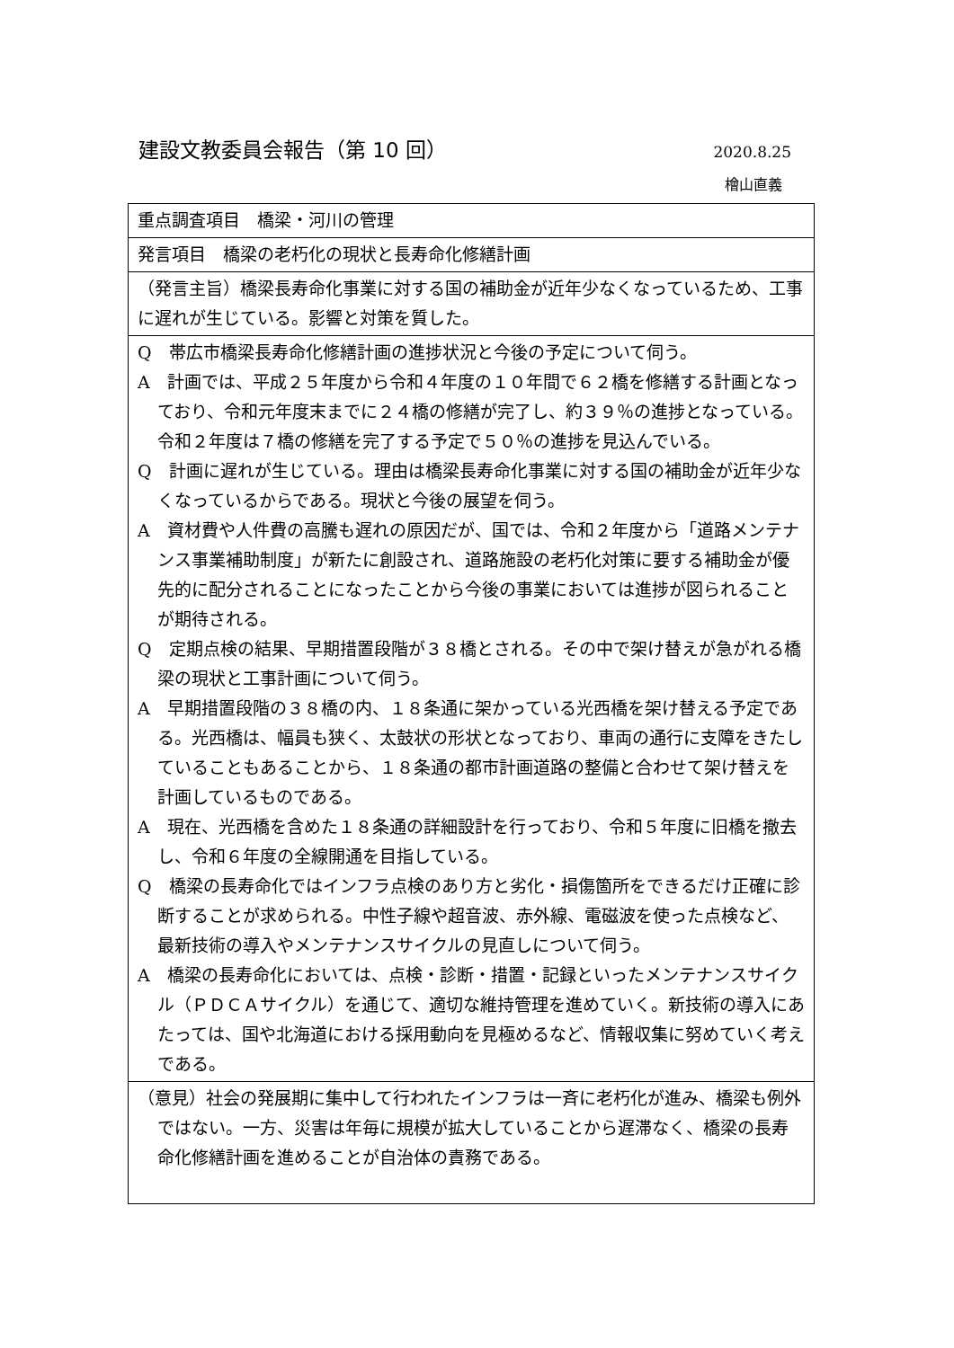建設文教委員会報告（第 10 回）
2020.8.25
檜山直義
| 重点調査項目 橋梁・河川の管理 |
| 発言項目 橋梁の老朽化の現状と長寿命化修繕計画 |
| （発言主旨） 橋梁長寿命化事業に対する国の補助金が近年少なくなっているため、工事に遅れが生じている。影響と対策を質した。 |
| Q 帯広市橋梁長寿命化修繕計画の進捗状況と今後の予定について伺う。 A 計画では、平成２５年度から令和４年度の１０年間で６２橋を修繕する計画となっており、令和元年度末までに２４橋の修繕が完了し、約３９％の進捗となっている。令和２年度は７橋の修繕を完了する予定で５０％の進捗を見込んでいる。 Q 計画に遅れが生じている。理由は橋梁長寿命化事業に対する国の補助金が近年少なくなっているからである。現状と今後の展望を伺う。 A 資材費や人件費の高騰も遅れの原因だが、国では、令和２年度から「道路メンテナンス事業補助制度」が新たに創設され、道路施設の老朽化対策に要する補助金が優先的に配分されることになったことから今後の事業においては進捗が図られることが期待される。 Q 定期点検の結果、早期措置段階が３８橋とされる。その中で架け替えが急がれる橋梁の現状と工事計画について伺う。 A 早期措置段階の３８橋の内、１８条通に架かっている光西橋を架け替える予定である。光西橋は、幅員も狭く、太鼓状の形状となっており、車両の通行に支障をきたしていることもあることから、１８条通の都市計画道路の整備と合わせて架け替えを計画しているものである。 A 現在、光西橋を含めた１８条通の詳細設計を行っており、令和５年度に旧橋を撤去し、令和６年度の全線開通を目指している。 Q 橋梁の長寿命化ではインフラ点検のあり方と劣化・損傷箇所をできるだけ正確に診断することが求められる。中性子線や超音波、赤外線、電磁波を使った点検など、最新技術の導入やメンテナンスサイクルの見直しについて伺う。 A 橋梁の長寿命化においては、点検・診断・措置・記録といったメンテナンスサイクル（ＰＤＣＡサイクル）を通じて、適切な維持管理を進めていく。新技術の導入にあたっては、国や北海道における採用動向を見極めるなど、情報収集に努めていく考えである。 |
| （意見） 社会の発展期に集中して行われたインフラは一斉に老朽化が進み、橋梁も例外ではない。一方、災害は年毎に規模が拡大していることから遅滞なく、橋梁の長寿命化修繕計画を進めることが自治体の責務である。 |